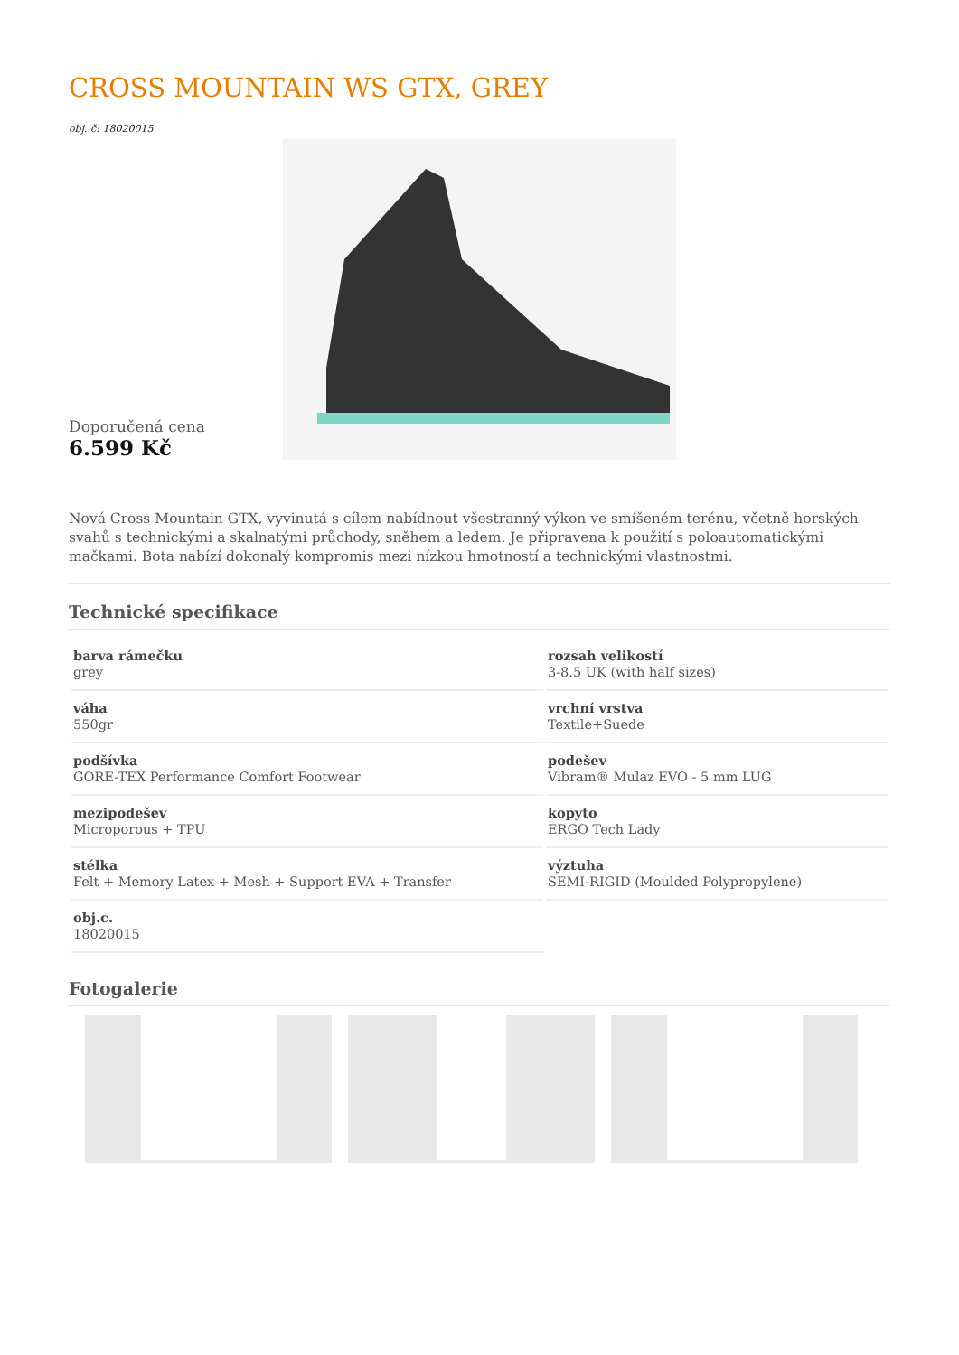CROSS MOUNTAIN WS GTX, GREY
obj. č: 18020015
Doporučená cena
6.599 Kč
Nová Cross Mountain GTX, vyvinutá s cílem nabídnout všestranný výkon ve smíšeném terénu, včetně horských svahů s technickými a skalnatými průchody, sněhem a ledem. Je připravena k použití s poloautomatickými mačkami. Bota nabízí dokonalý kompromis mezi nízkou hmotností a technickými vlastnostmi.
Technické specifikace
| barva rámečku grey | rozsah velikostí 3-8.5 UK (with half sizes) |
| váha 550gr | vrchní vrstva Textile+Suede |
| podšívka GORE-TEX Performance Comfort Footwear | podešev Vibram® Mulaz EVO - 5 mm LUG |
| mezipodešev Microporous + TPU | kopyto ERGO Tech Lady |
| stélka Felt + Memory Latex + Mesh + Support EVA + Transfer | výztuha SEMI-RIGID (Moulded Polypropylene) |
| obj.c. 18020015 | |
Fotogalerie